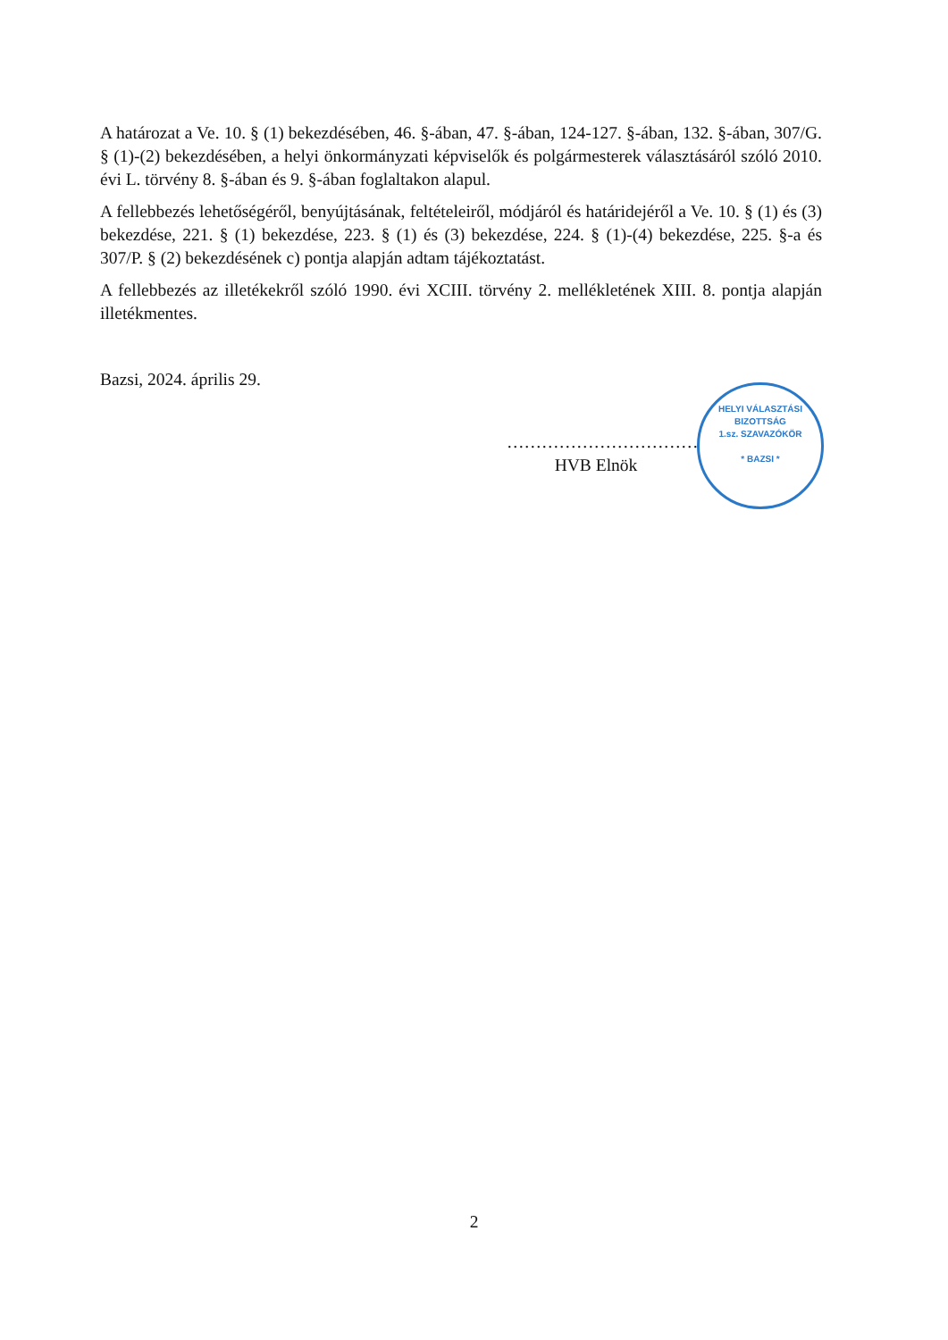A határozat a Ve. 10. § (1) bekezdésében, 46. §-ában, 47. §-ában, 124-127. §-ában, 132. §-ában, 307/G. § (1)-(2) bekezdésében, a helyi önkormányzati képviselők és polgármesterek választásáról szóló 2010. évi L. törvény 8. §-ában és 9. §-ában foglaltakon alapul.
A fellebbezés lehetőségéről, benyújtásának, feltételeiről, módjáról és határidejéről a Ve. 10. § (1) és (3) bekezdése, 221. § (1) bekezdése, 223. § (1) és (3) bekezdése, 224. § (1)-(4) bekezdése, 225. §-a és 307/P. § (2) bekezdésének c) pontja alapján adtam tájékoztatást.
A fellebbezés az illetékekről szóló 1990. évi XCIII. törvény 2. mellékletének XIII. 8. pontja alapján illetékmentes.
Bazsi, 2024. április 29.
……………………………
HVB Elnök
HELYI VÁLASZTÁSI BIZOTTSÁG
1.sz. SZAVAZÓKÖR
* BAZSI *
2